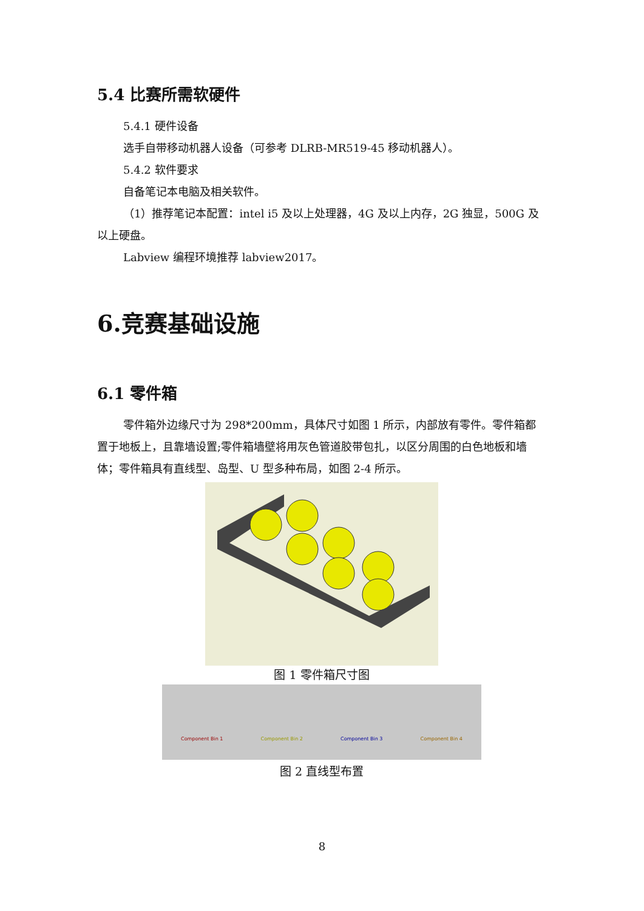5.4 比赛所需软硬件
5.4.1 硬件设备
选手自带移动机器人设备（可参考 DLRB-MR519-45 移动机器人）。
5.4.2 软件要求
自备笔记本电脑及相关软件。
（1）推荐笔记本配置：intel i5 及以上处理器，4G 及以上内存，2G 独显，500G 及以上硬盘。
Labview 编程环境推荐 labview2017。
6.竞赛基础设施
6.1 零件箱
零件箱外边缘尺寸为 298*200mm，具体尺寸如图 1 所示，内部放有零件。零件箱都置于地板上，且靠墙设置;零件箱墙壁将用灰色管道胶带包扎，以区分周围的白色地板和墙体；零件箱具有直线型、岛型、U 型多种布局，如图 2-4 所示。
图 1 零件箱尺寸图
Component Bin 1 Component Bin 2 Component Bin 3 Component Bin 4
图 2 直线型布置
8